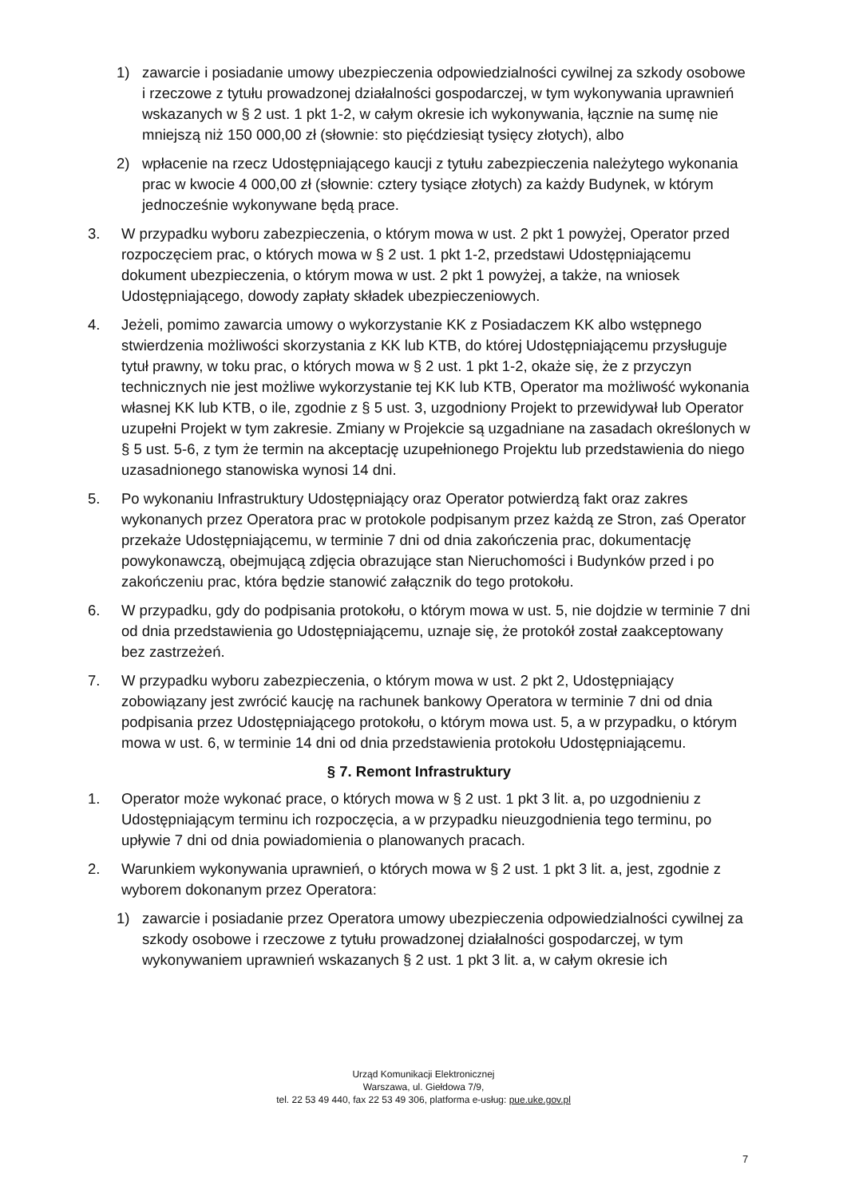1) zawarcie i posiadanie umowy ubezpieczenia odpowiedzialności cywilnej za szkody osobowe i rzeczowe z tytułu prowadzonej działalności gospodarczej, w tym wykonywania uprawnień wskazanych w § 2 ust. 1 pkt 1-2, w całym okresie ich wykonywania, łącznie na sumę nie mniejszą niż 150 000,00 zł (słownie: sto pięćdziesiąt tysięcy złotych), albo
2) wpłacenie na rzecz Udostępniającego kaucji z tytułu zabezpieczenia należytego wykonania prac w kwocie 4 000,00 zł (słownie: cztery tysiące złotych) za każdy Budynek, w którym jednocześnie wykonywane będą prace.
3. W przypadku wyboru zabezpieczenia, o którym mowa w ust. 2 pkt 1 powyżej, Operator przed rozpoczęciem prac, o których mowa w § 2 ust. 1 pkt 1-2, przedstawi Udostępniającemu dokument ubezpieczenia, o którym mowa w ust. 2 pkt 1 powyżej, a także, na wniosek Udostępniającego, dowody zapłaty składek ubezpieczeniowych.
4. Jeżeli, pomimo zawarcia umowy o wykorzystanie KK z Posiadaczem KK albo wstępnego stwierdzenia możliwości skorzystania z KK lub KTB, do której Udostępniającemu przysługuje tytuł prawny, w toku prac, o których mowa w § 2 ust. 1 pkt 1-2, okaże się, że z przyczyn technicznych nie jest możliwe wykorzystanie tej KK lub KTB, Operator ma możliwość wykonania własnej KK lub KTB, o ile, zgodnie z § 5 ust. 3, uzgodniony Projekt to przewidywał lub Operator uzupełni Projekt w tym zakresie. Zmiany w Projekcie są uzgadniane na zasadach określonych w § 5 ust. 5-6, z tym że termin na akceptację uzupełnionego Projektu lub przedstawienia do niego uzasadnionego stanowiska wynosi 14 dni.
5. Po wykonaniu Infrastruktury Udostępniający oraz Operator potwierdzą fakt oraz zakres wykonanych przez Operatora prac w protokole podpisanym przez każdą ze Stron, zaś Operator przekaże Udostępniającemu, w terminie 7 dni od dnia zakończenia prac, dokumentację powykonawczą, obejmującą zdjęcia obrazujące stan Nieruchomości i Budynków przed i po zakończeniu prac, która będzie stanowić załącznik do tego protokołu.
6. W przypadku, gdy do podpisania protokołu, o którym mowa w ust. 5, nie dojdzie w terminie 7 dni od dnia przedstawienia go Udostępniającemu, uznaje się, że protokół został zaakceptowany bez zastrzeżeń.
7. W przypadku wyboru zabezpieczenia, o którym mowa w ust. 2 pkt 2, Udostępniający zobowiązany jest zwrócić kaucję na rachunek bankowy Operatora w terminie 7 dni od dnia podpisania przez Udostępniającego protokołu, o którym mowa ust. 5, a w przypadku, o którym mowa w ust. 6, w terminie 14 dni od dnia przedstawienia protokołu Udostępniającemu.
§ 7. Remont Infrastruktury
1. Operator może wykonać prace, o których mowa w § 2 ust. 1 pkt 3 lit. a, po uzgodnieniu z Udostępniającym terminu ich rozpoczęcia, a w przypadku nieuzgodnienia tego terminu, po upływie 7 dni od dnia powiadomienia o planowanych pracach.
2. Warunkiem wykonywania uprawnień, o których mowa w § 2 ust. 1 pkt 3 lit. a, jest, zgodnie z wyborem dokonanym przez Operatora:
1) zawarcie i posiadanie przez Operatora umowy ubezpieczenia odpowiedzialności cywilnej za szkody osobowe i rzeczowe z tytułu prowadzonej działalności gospodarczej, w tym wykonywaniem uprawnień wskazanych § 2 ust. 1 pkt 3 lit. a, w całym okresie ich
Urząd Komunikacji Elektronicznej
Warszawa, ul. Giełdowa 7/9,
tel. 22 53 49 440, fax 22 53 49 306, platforma e-usług: pue.uke.gov.pl
7